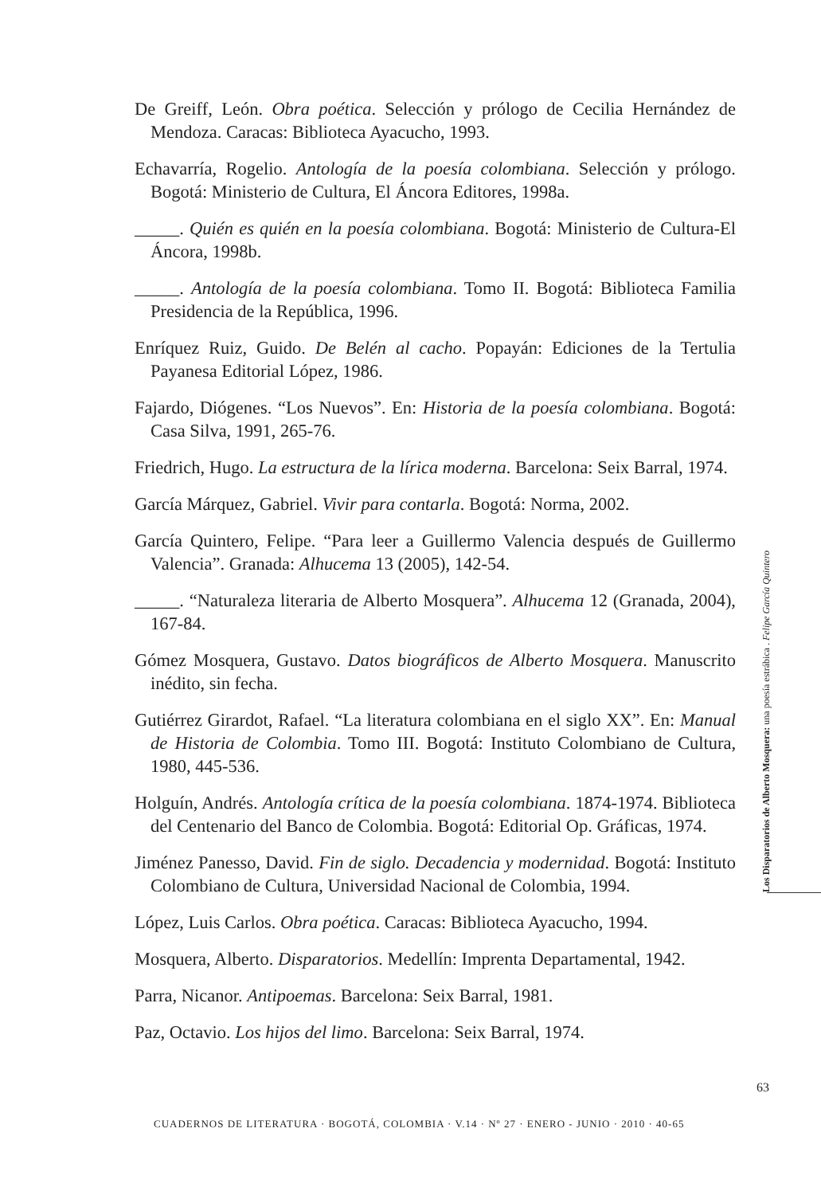De Greiff, León. Obra poética. Selección y prólogo de Cecilia Hernández de Mendoza. Caracas: Biblioteca Ayacucho, 1993.
Echavarría, Rogelio. Antología de la poesía colombiana. Selección y prólogo. Bogotá: Ministerio de Cultura, El Áncora Editores, 1998a.
_____. Quién es quién en la poesía colombiana. Bogotá: Ministerio de Cultura-El Áncora, 1998b.
_____. Antología de la poesía colombiana. Tomo II. Bogotá: Biblioteca Familia Presidencia de la República, 1996.
Enríquez Ruiz, Guido. De Belén al cacho. Popayán: Ediciones de la Tertulia Payanesa Editorial López, 1986.
Fajardo, Diógenes. “Los Nuevos”. En: Historia de la poesía colombiana. Bogotá: Casa Silva, 1991, 265-76.
Friedrich, Hugo. La estructura de la lírica moderna. Barcelona: Seix Barral, 1974.
García Márquez, Gabriel. Vivir para contarla. Bogotá: Norma, 2002.
García Quintero, Felipe. “Para leer a Guillermo Valencia después de Guillermo Valencia”. Granada: Alhucema 13 (2005), 142-54.
_____. “Naturaleza literaria de Alberto Mosquera”. Alhucema 12 (Granada, 2004), 167-84.
Gómez Mosquera, Gustavo. Datos biográficos de Alberto Mosquera. Manuscrito inédito, sin fecha.
Gutiérrez Girardot, Rafael. “La literatura colombiana en el siglo XX”. En: Manual de Historia de Colombia. Tomo III. Bogotá: Instituto Colombiano de Cultura, 1980, 445-536.
Holguín, Andrés. Antología crítica de la poesía colombiana. 1874-1974. Biblioteca del Centenario del Banco de Colombia. Bogotá: Editorial Op. Gráficas, 1974.
Jiménez Panesso, David. Fin de siglo. Decadencia y modernidad. Bogotá: Instituto Colombiano de Cultura, Universidad Nacional de Colombia, 1994.
López, Luis Carlos. Obra poética. Caracas: Biblioteca Ayacucho, 1994.
Mosquera, Alberto. Disparatorios. Medellín: Imprenta Departamental, 1942.
Parra, Nicanor. Antipoemas. Barcelona: Seix Barral, 1981.
Paz, Octavio. Los hijos del limo. Barcelona: Seix Barral, 1974.
Los Disparatorios de Alberto Mosquera: una poesía estrábica . Felipe García Quintero
63
CUADERNOS DE LITERATURA · BOGOTÁ, COLOMBIA · V.14 · Nº 27 · ENERO - JUNIO · 2010 · 40-65